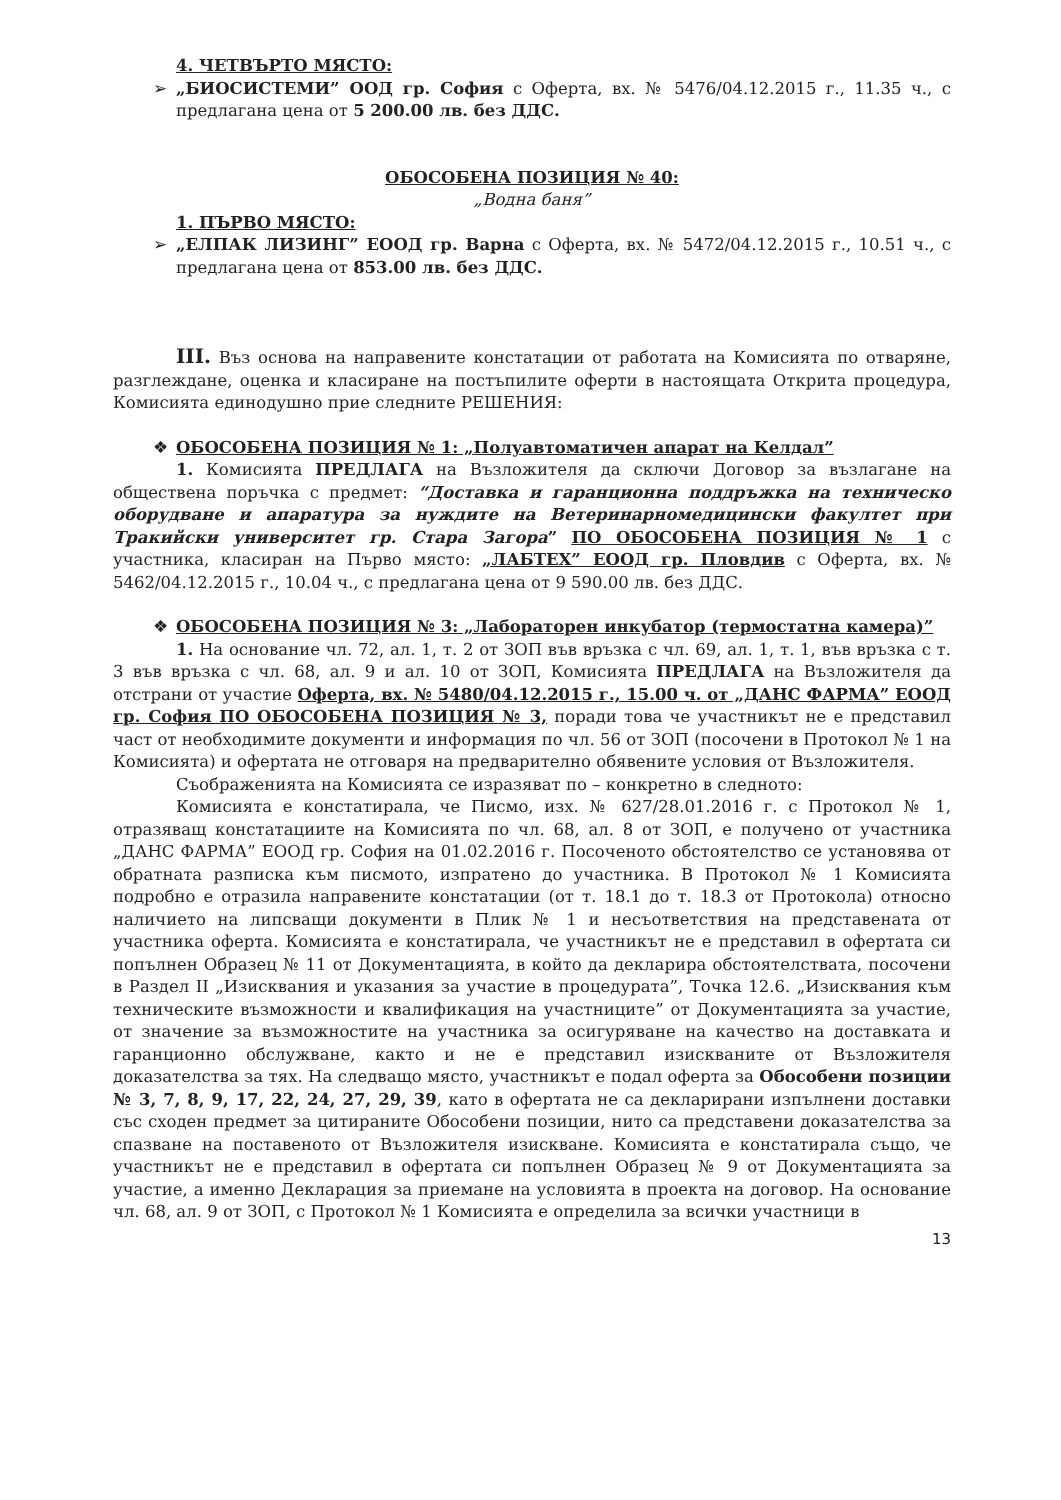4. ЧЕТВЪРТО МЯСТО:
➢ „БИОСИСТЕМИ” ООД гр. София с Оферта, вх. № 5476/04.12.2015 г., 11.35 ч., с предлагана цена от 5 200.00 лв. без ДДС.
ОБОСОБЕНА ПОЗИЦИЯ № 40:
„Водна баня”
1. ПЪРВО МЯСТО:
➢ „ЕЛПАК ЛИЗИНГ” ЕООД гр. Варна с Оферта, вх. № 5472/04.12.2015 г., 10.51 ч., с предлагана цена от 853.00 лв. без ДДС.
III. Въз основа на направените констатации от работата на Комисията по отваряне, разглеждане, оценка и класиране на постъпилите оферти в настоящата Открита процедура, Комисията единодушно прие следните РЕШЕНИЯ:
❖ ОБОСОБЕНА ПОЗИЦИЯ № 1: „Полуавтоматичен апарат на Келдал”
1. Комисията ПРЕДЛАГА на Възложителя да сключи Договор за възлагане на обществена поръчка с предмет: “Доставка и гаранционна поддръжка на техническо оборудване и апаратура за нуждите на Ветеринарномедицински факултет при Тракийски университет гр. Стара Загора” ПО ОБОСОБЕНА ПОЗИЦИЯ № 1 с участника, класиран на Първо място: „ЛАБТЕХ” ЕООД гр. Пловдив с Оферта, вх. № 5462/04.12.2015 г., 10.04 ч., с предлагана цена от 9 590.00 лв. без ДДС.
❖ ОБОСОБЕНА ПОЗИЦИЯ № 3: „Лабораторен инкубатор (термостатна камера)”
1. На основание чл. 72, ал. 1, т. 2 от ЗОП във връзка с чл. 69, ал. 1, т. 1, във връзка с т. 3 във връзка с чл. 68, ал. 9 и ал. 10 от ЗОП, Комисията ПРЕДЛАГА на Възложителя да отстрани от участие Оферта, вх. № 5480/04.12.2015 г., 15.00 ч. от „ДАНС ФАРМА” ЕООД гр. София ПО ОБОСОБЕНА ПОЗИЦИЯ № 3, поради това че участникът не е представил част от необходимите документи и информация по чл. 56 от ЗОП (посочени в Протокол № 1 на Комисията) и офертата не отговаря на предварително обявените условия от Възложителя.
Съображенията на Комисията се изразяват по – конкретно в следното:
Комисията е констатирала, че Писмо, изх. № 627/28.01.2016 г. с Протокол № 1, отразяващ констатациите на Комисията по чл. 68, ал. 8 от ЗОП, е получено от участника „ДАНС ФАРМА” ЕООД гр. София на 01.02.2016 г. Посоченото обстоятелство се установява от обратната разписка към писмото, изпратено до участника. В Протокол № 1 Комисията подробно е отразила направените констатации (от т. 18.1 до т. 18.3 от Протокола) относно наличието на липсващи документи в Плик № 1 и несъответствия на представената от участника оферта. Комисията е констатирала, че участникът не е представил в офертата си попълнен Образец № 11 от Документацията, в който да декларира обстоятелствата, посочени в Раздел II „Изисквания и указания за участие в процедурата”, Точка 12.6. „Изисквания към техническите възможности и квалификация на участниците” от Документацията за участие, от значение за възможностите на участника за осигуряване на качество на доставката и гаранционно обслужване, както и не е представил изискваните от Възложителя доказателства за тях. На следващо място, участникът е подал оферта за Обособени позиции № 3, 7, 8, 9, 17, 22, 24, 27, 29, 39, като в офертата не са декларирани изпълнени доставки със сходен предмет за цитираните Обособени позиции, нито са представени доказателства за спазване на поставеното от Възложителя изискване. Комисията е констатирала също, че участникът не е представил в офертата си попълнен Образец № 9 от Документацията за участие, а именно Декларация за приемане на условията в проекта на договор. На основание чл. 68, ал. 9 от ЗОП, с Протокол № 1 Комисията е определила за всички участници в
13